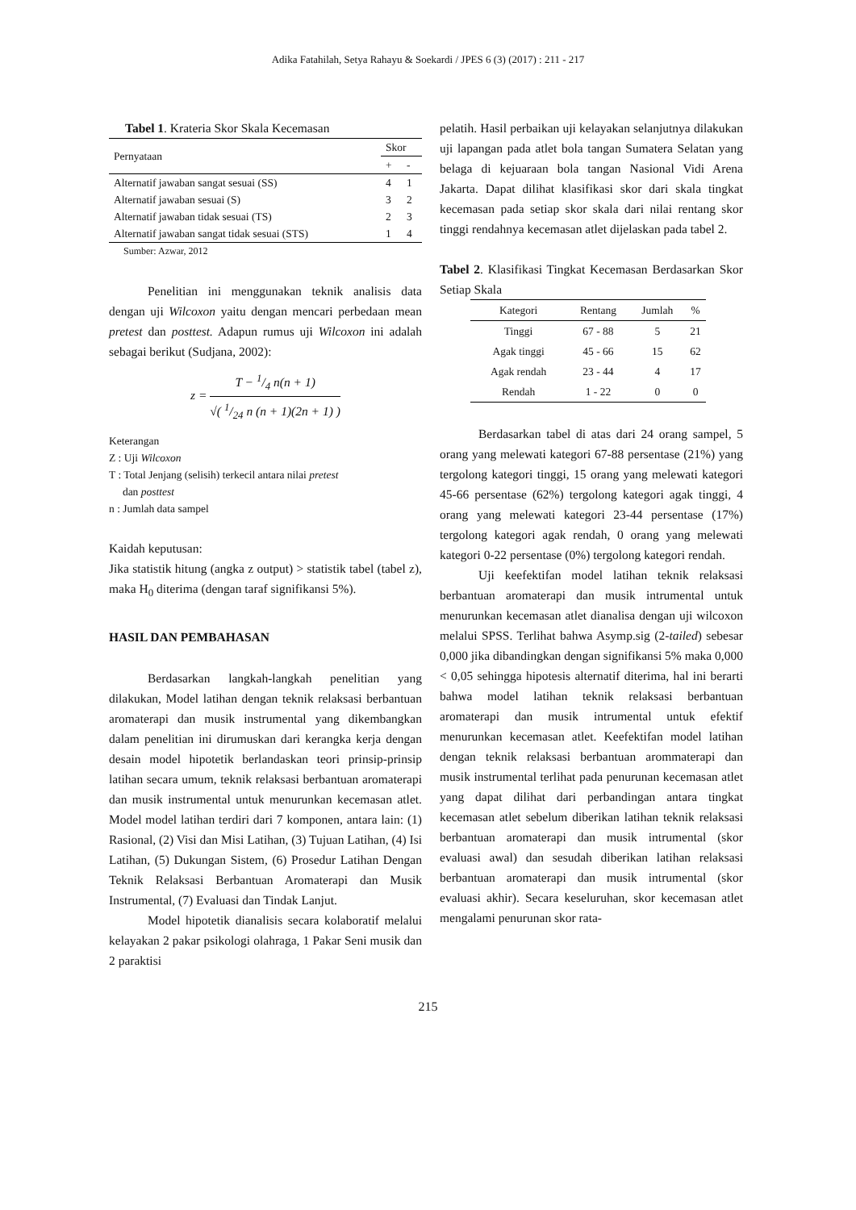Adika Fatahilah, Setya Rahayu & Soekardi / JPES 6 (3) (2017) : 211 - 217
Tabel 1. Krateria Skor Skala Kecemasan
| Pernyataan | Skor | |
| --- | --- | --- |
| | + | - |
| Alternatif jawaban sangat sesuai (SS) | 4 | 1 |
| Alternatif jawaban sesuai (S) | 3 | 2 |
| Alternatif jawaban tidak sesuai (TS) | 2 | 3 |
| Alternatif jawaban sangat tidak sesuai (STS) | 1 | 4 |
Sumber: Azwar, 2012
Penelitian ini menggunakan teknik analisis data dengan uji Wilcoxon yaitu dengan mencari perbedaan mean pretest dan posttest. Adapun rumus uji Wilcoxon ini adalah sebagai berikut (Sudjana, 2002):
z = T − 1/4 n(n + 1) √( 1/24 n (n + 1)(2n + 1) )
Keterangan
Z : Uji Wilcoxon
T : Total Jenjang (selisih) terkecil antara nilai pretest
dan posttest
n : Jumlah data sampel
Kaidah keputusan:
Jika statistik hitung (angka z output) > statistik tabel (tabel z), maka H<sub>0</sub> diterima (dengan taraf signifikansi 5%).
HASIL DAN PEMBAHASAN
Berdasarkan langkah-langkah penelitian yang dilakukan, Model latihan dengan teknik relaksasi berbantuan aromaterapi dan musik instrumental yang dikembangkan dalam penelitian ini dirumuskan dari kerangka kerja dengan desain model hipotetik berlandaskan teori prinsip-prinsip latihan secara umum, teknik relaksasi berbantuan aromaterapi dan musik instrumental untuk menurunkan kecemasan atlet. Model model latihan terdiri dari 7 komponen, antara lain: (1) Rasional, (2) Visi dan Misi Latihan, (3) Tujuan Latihan, (4) Isi Latihan, (5) Dukungan Sistem, (6) Prosedur Latihan Dengan Teknik Relaksasi Berbantuan Aromaterapi dan Musik Instrumental, (7) Evaluasi dan Tindak Lanjut.
Model hipotetik dianalisis secara kolaboratif melalui kelayakan 2 pakar psikologi olahraga, 1 Pakar Seni musik dan 2 paraktisi
pelatih. Hasil perbaikan uji kelayakan selanjutnya dilakukan uji lapangan pada atlet bola tangan Sumatera Selatan yang belaga di kejuaraan bola tangan Nasional Vidi Arena Jakarta. Dapat dilihat klasifikasi skor dari skala tingkat kecemasan pada setiap skor skala dari nilai rentang skor tinggi rendahnya kecemasan atlet dijelaskan pada tabel 2.
Tabel 2. Klasifikasi Tingkat Kecemasan Berdasarkan Skor Setiap Skala
| Kategori | Rentang | Jumlah | % |
| --- | --- | --- | --- |
| Tinggi | 67 - 88 | 5 | 21 |
| Agak tinggi | 45 - 66 | 15 | 62 |
| Agak rendah | 23 - 44 | 4 | 17 |
| Rendah | 1 - 22 | 0 | 0 |
Berdasarkan tabel di atas dari 24 orang sampel, 5 orang yang melewati kategori 67-88 persentase (21%) yang tergolong kategori tinggi, 15 orang yang melewati kategori 45-66 persentase (62%) tergolong kategori agak tinggi, 4 orang yang melewati kategori 23-44 persentase (17%) tergolong kategori agak rendah, 0 orang yang melewati kategori 0-22 persentase (0%) tergolong kategori rendah.
Uji keefektifan model latihan teknik relaksasi berbantuan aromaterapi dan musik intrumental untuk menurunkan kecemasan atlet dianalisa dengan uji wilcoxon melalui SPSS. Terlihat bahwa Asymp.sig (2-tailed) sebesar 0,000 jika dibandingkan dengan signifikansi 5% maka 0,000 < 0,05 sehingga hipotesis alternatif diterima, hal ini berarti bahwa model latihan teknik relaksasi berbantuan aromaterapi dan musik intrumental untuk efektif menurunkan kecemasan atlet. Keefektifan model latihan dengan teknik relaksasi berbantuan arommaterapi dan musik instrumental terlihat pada penurunan kecemasan atlet yang dapat dilihat dari perbandingan antara tingkat kecemasan atlet sebelum diberikan latihan teknik relaksasi berbantuan aromaterapi dan musik intrumental (skor evaluasi awal) dan sesudah diberikan latihan relaksasi berbantuan aromaterapi dan musik intrumental (skor evaluasi akhir). Secara keseluruhan, skor kecemasan atlet mengalami penurunan skor rata-
215